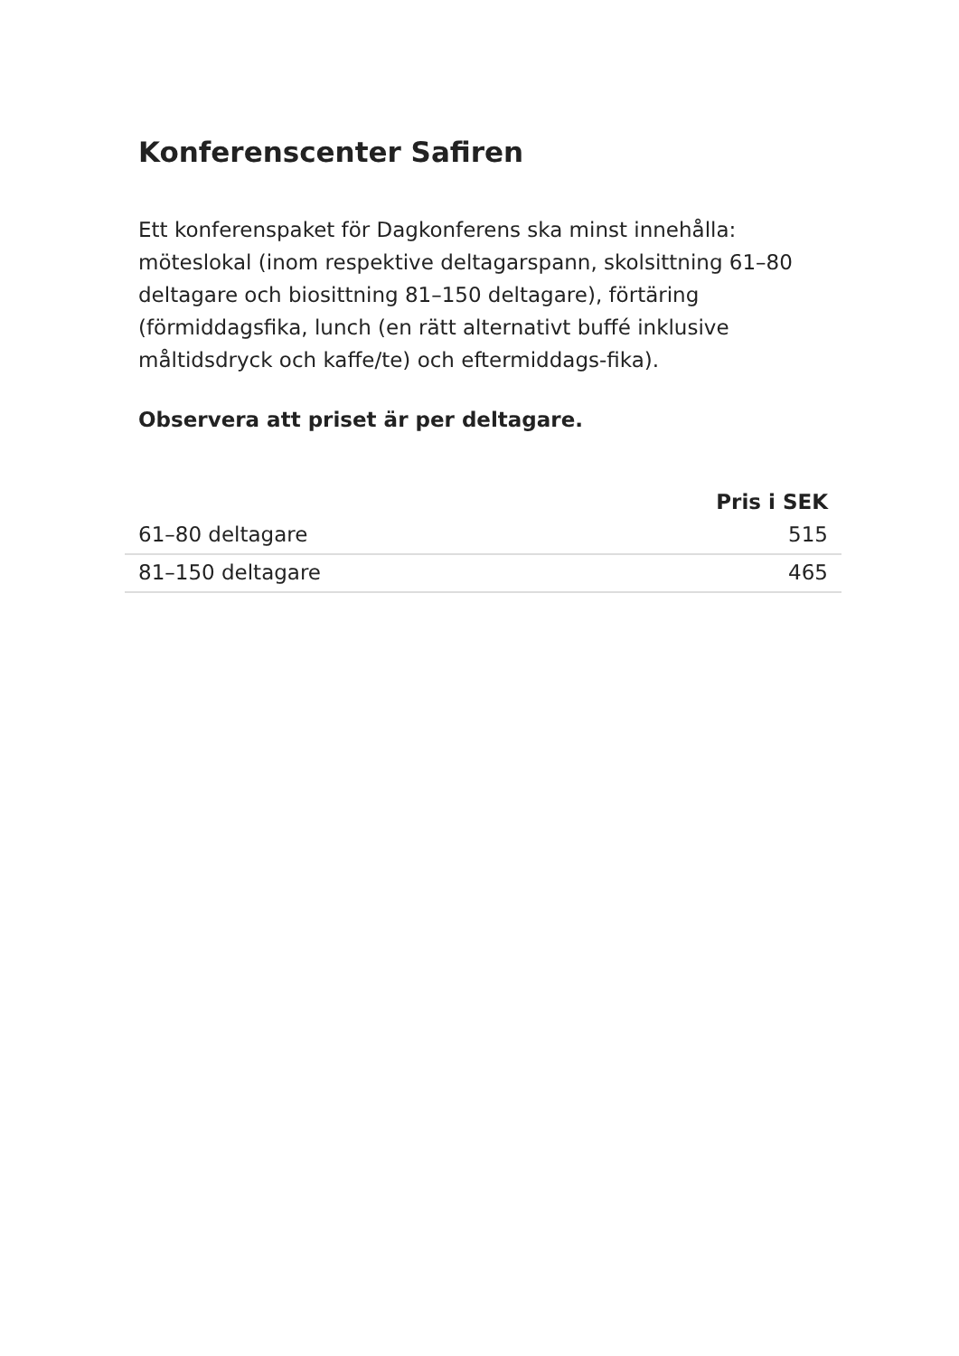Konferenscenter Safiren
Ett konferenspaket för Dagkonferens ska minst innehålla: möteslokal (inom respektive deltagarspann, skolsittning 61–80 deltagare och biosittning 81–150 deltagare), förtäring (förmiddagsfika, lunch (en rätt alternativt buffé inklusive måltidsdryck och kaffe/te) och eftermiddags-fika).
Observera att priset är per deltagare.
| | Pris i SEK |
| --- | --- |
| 61–80 deltagare | 515 |
| 81–150 deltagare | 465 |